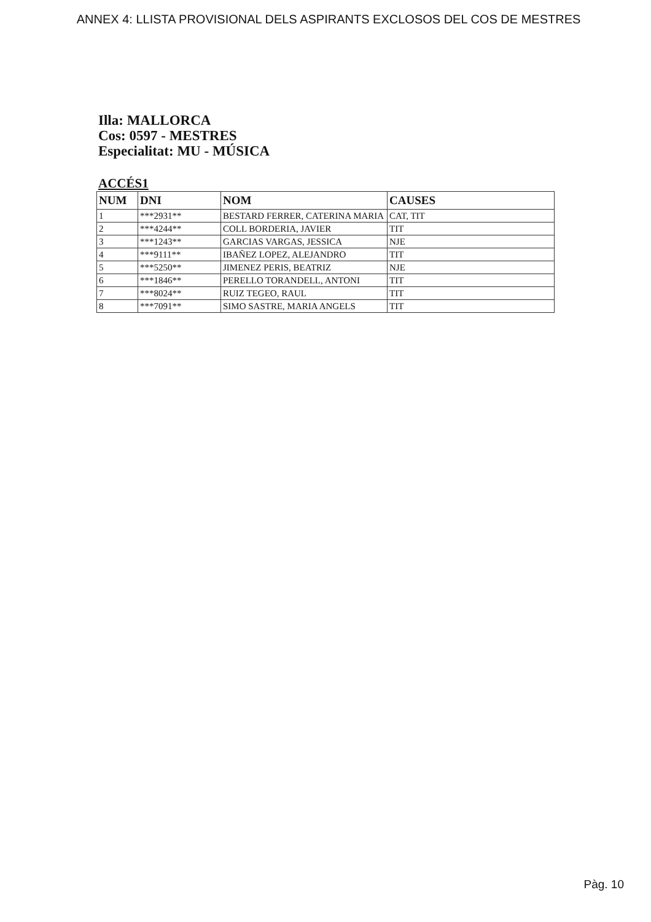ANNEX 4: LLISTA PROVISIONAL DELS ASPIRANTS EXCLOSOS DEL COS DE MESTRES
Illa: MALLORCA
Cos: 0597 - MESTRES
Especialitat: MU - MÚSICA
ACCÉS1
| NUM | DNI | NOM | CAUSES |
| --- | --- | --- | --- |
| 1 | ***2931** | BESTARD FERRER, CATERINA MARIA | CAT, TIT |
| 2 | ***4244** | COLL BORDERIA, JAVIER | TIT |
| 3 | ***1243** | GARCIAS VARGAS, JESSICA | NJE |
| 4 | ***9111** | IBAÑEZ LOPEZ, ALEJANDRO | TIT |
| 5 | ***5250** | JIMENEZ PERIS, BEATRIZ | NJE |
| 6 | ***1846** | PERELLO TORANDELL, ANTONI | TIT |
| 7 | ***8024** | RUIZ TEGEO, RAUL | TIT |
| 8 | ***7091** | SIMO SASTRE, MARIA ANGELS | TIT |
Pàg. 10